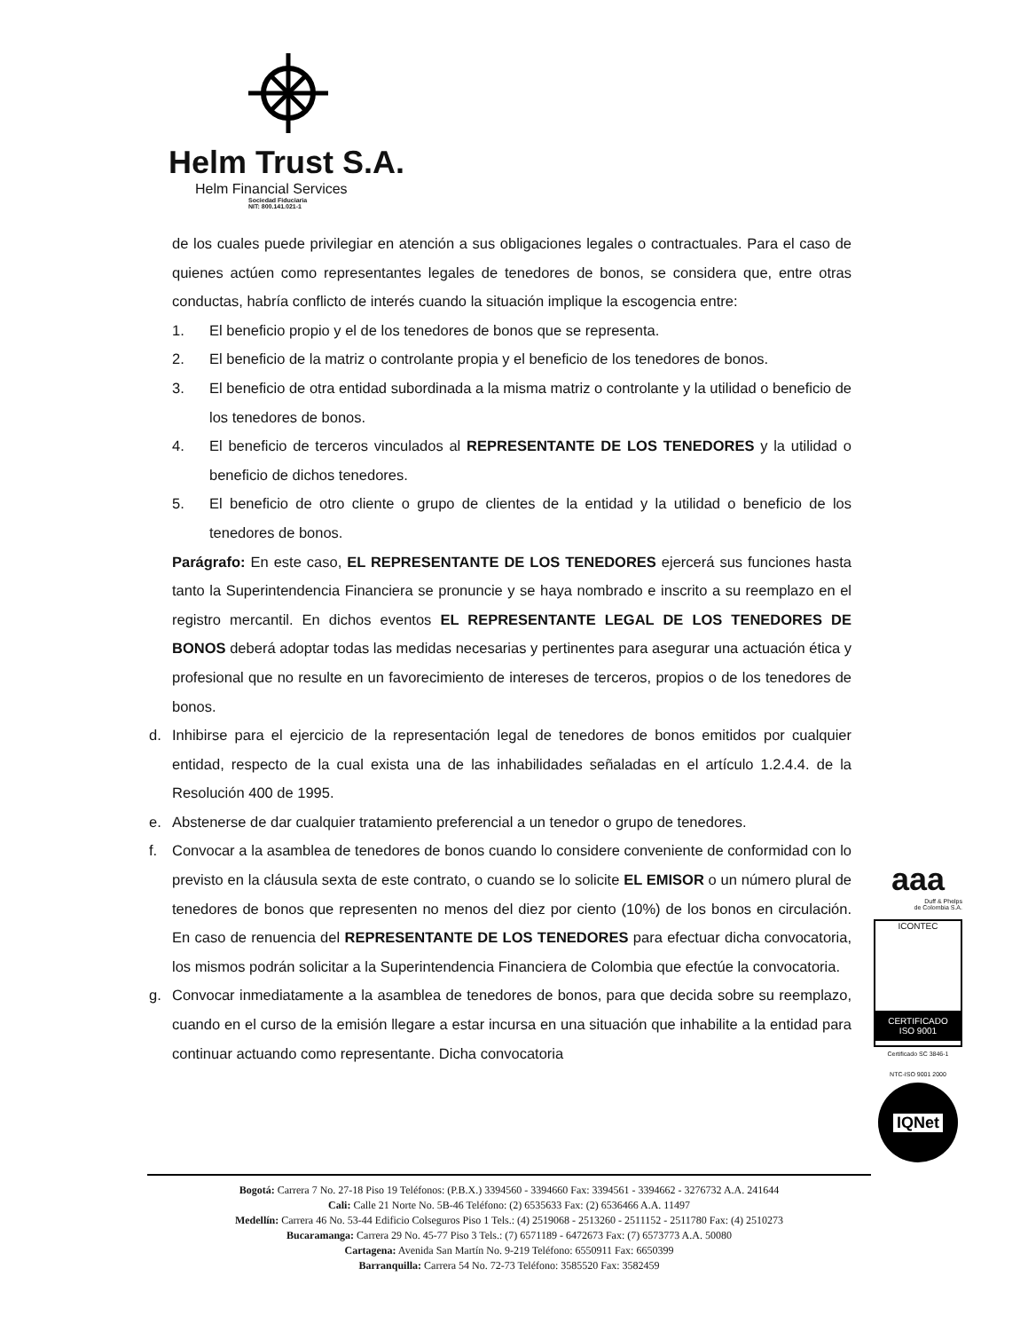Helm Trust S.A.
Helm Financial Services
Sociedad Fiduciaria
NIT: 800.141.021-1
de los cuales puede privilegiar en atención a sus obligaciones legales o contractuales. Para el caso de quienes actúen como representantes legales de tenedores de bonos, se considera que, entre otras conductas, habría conflicto de interés cuando la situación implique la escogencia entre:
1. El beneficio propio y el de los tenedores de bonos que se representa.
2. El beneficio de la matriz o controlante propia y el beneficio de los tenedores de bonos.
3. El beneficio de otra entidad subordinada a la misma matriz o controlante y la utilidad o beneficio de los tenedores de bonos.
4. El beneficio de terceros vinculados al REPRESENTANTE DE LOS TENEDORES y la utilidad o beneficio de dichos tenedores.
5. El beneficio de otro cliente o grupo de clientes de la entidad y la utilidad o beneficio de los tenedores de bonos.
Parágrafo: En este caso, EL REPRESENTANTE DE LOS TENEDORES ejercerá sus funciones hasta tanto la Superintendencia Financiera se pronuncie y se haya nombrado e inscrito a su reemplazo en el registro mercantil. En dichos eventos EL REPRESENTANTE LEGAL DE LOS TENEDORES DE BONOS deberá adoptar todas las medidas necesarias y pertinentes para asegurar una actuación ética y profesional que no resulte en un favorecimiento de intereses de terceros, propios o de los tenedores de bonos.
d. Inhibirse para el ejercicio de la representación legal de tenedores de bonos emitidos por cualquier entidad, respecto de la cual exista una de las inhabilidades señaladas en el artículo 1.2.4.4. de la Resolución 400 de 1995.
e. Abstenerse de dar cualquier tratamiento preferencial a un tenedor o grupo de tenedores.
f. Convocar a la asamblea de tenedores de bonos cuando lo considere conveniente de conformidad con lo previsto en la cláusula sexta de este contrato, o cuando se lo solicite EL EMISOR o un número plural de tenedores de bonos que representen no menos del diez por ciento (10%) de los bonos en circulación. En caso de renuencia del REPRESENTANTE DE LOS TENEDORES para efectuar dicha convocatoria, los mismos podrán solicitar a la Superintendencia Financiera de Colombia que efectúe la convocatoria.
g. Convocar inmediatamente a la asamblea de tenedores de bonos, para que decida sobre su reemplazo, cuando en el curso de la emisión llegare a estar incursa en una situación que inhabilite a la entidad para continuar actuando como representante. Dicha convocatoria
aaa
Duff & Phelps
de Colombia S.A.
ICONTEC
CERTIFICADO
ISO 9001
Certificado SC 3846-1
NTC-ISO 9001 2000
IQNet
Bogotá: Carrera 7 No. 27-18 Piso 19 Teléfonos: (P.B.X.) 3394560 - 3394660 Fax: 3394561 - 3394662 - 3276732 A.A. 241644
Cali: Calle 21 Norte No. 5B-46 Teléfono: (2) 6535633 Fax: (2) 6536466 A.A. 11497
Medellín: Carrera 46 No. 53-44 Edificio Colseguros Piso 1 Tels.: (4) 2519068 - 2513260 - 2511152 - 2511780 Fax: (4) 2510273
Bucaramanga: Carrera 29 No. 45-77 Piso 3 Tels.: (7) 6571189 - 6472673 Fax: (7) 6573773 A.A. 50080
Cartagena: Avenida San Martín No. 9-219 Teléfono: 6550911 Fax: 6650399
Barranquilla: Carrera 54 No. 72-73 Teléfono: 3585520 Fax: 3582459